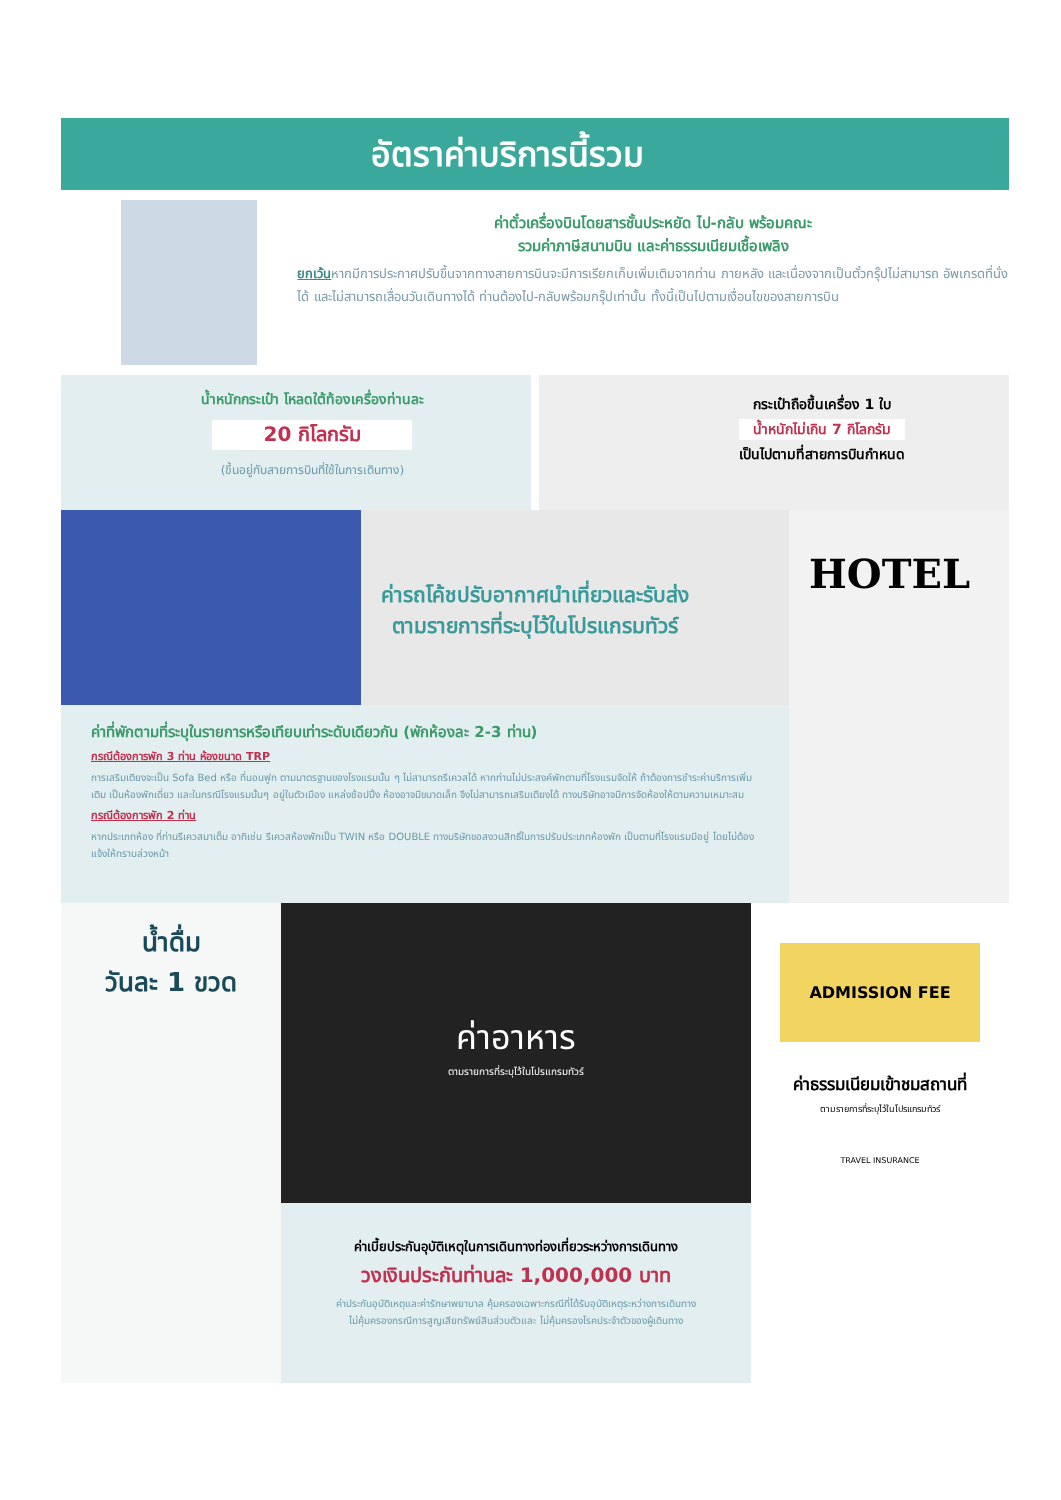อัตราค่าบริการนี้รวม
ค่าตั๋วเครื่องบินโดยสารชั้นประหยัด ไป-กลับ พร้อมคณะ
รวมค่าภาษีสนามบิน และค่าธรรมเนียมเชื้อเพลิง
ยกเว้นหากมีการประกาศปรับขึ้นจากทางสายการบินจะมีการเรียกเก็บเพิ่มเติมจากท่าน ภายหลัง และเนื่องจากเป็นตั๋วกรุ๊ปไม่สามารถ อัพเกรดที่นั่งได้ และไม่สามารถเลื่อนวันเดินทางได้ ท่านต้องไป-กลับพร้อมกรุ๊ปเท่านั้น ทั้งนี้เป็นไปตามเงื่อนไขของสายการบิน
น้ำหนักกระเป๋า โหลดใต้ท้องเครื่องท่านละ
20 กิโลกรัม
(ขึ้นอยู่กับสายการบินที่ใช้ในการเดินทาง)
กระเป๋าถือขึ้นเครื่อง 1 ใบ
น้ำหนักไม่เกิน 7 กิโลกรัม
เป็นไปตามที่สายการบินกำหนด
ค่ารถโค้ชปรับอากาศนำเที่ยวและรับส่ง
ตามรายการที่ระบุไว้ในโปรแกรมทัวร์
ค่าที่พักตามที่ระบุในรายการหรือเทียบเท่าระดับเดียวกัน (พักห้องละ 2-3 ท่าน)
กรณีต้องการพัก 3 ท่าน ห้องขนาด TRP
การเสริมเตียงจะเป็น Sofa Bed หรือ ที่นอนฟูก ตามมาตรฐานของโรงแรมนั้น ๆ ไม่สามารถรีเควสได้ หากท่านไม่ประสงค์พักตามที่โรงแรมจัดให้ ถ้าต้องการชำระค่าบริการเพิ่มเติม เป็นห้องพักเดี่ยว และในกรณีโรงแรมนั้นๆ อยู่ในตัวเมือง แหล่งช้อปปิ้ง ห้องอาจมีขนาดเล็ก จึงไม่สามารถเสริมเตียงได้ ทางบริษัทอาจมีการจัดห้องให้ตามความเหมาะสม
กรณีต้องการพัก 2 ท่าน
หากประเภทห้อง ที่ท่านรีเควสมาเต็ม อาทิเช่น รีเควสห้องพักเป็น TWIN หรือ DOUBLE ทางบริษัทขอสงวนสิทธิ์ในการปรับประเภทห้องพัก เป็นตามที่โรงแรมมีอยู่ โดยไม่ต้องแจ้งให้ทราบล่วงหน้า
HOTEL
น้ำดื่ม
วันละ 1 ขวด
ค่าอาหาร
ตามรายการที่ระบุไว้ในโปรแกรมทัวร์
ค่าเบี้ยประกันอุบัติเหตุในการเดินทางท่องเที่ยวระหว่างการเดินทาง
วงเงินประกันท่านละ 1,000,000 บาท
ค่าประกันอุบัติเหตุและค่ารักษาพยาบาล คุ้มครองเฉพาะกรณีที่ได้รับอุบัติเหตุระหว่างการเดินทาง
ไม่คุ้มครองกรณีการสูญเสียทรัพย์สินส่วนตัวและ ไม่คุ้มครองโรคประจำตัวของผู้เดินทาง
ADMISSION FEE
ค่าธรรมเนียมเข้าชมสถานที่
ตามรายการที่ระบุไว้ในโปรแกรมทัวร์
TRAVEL INSURANCE